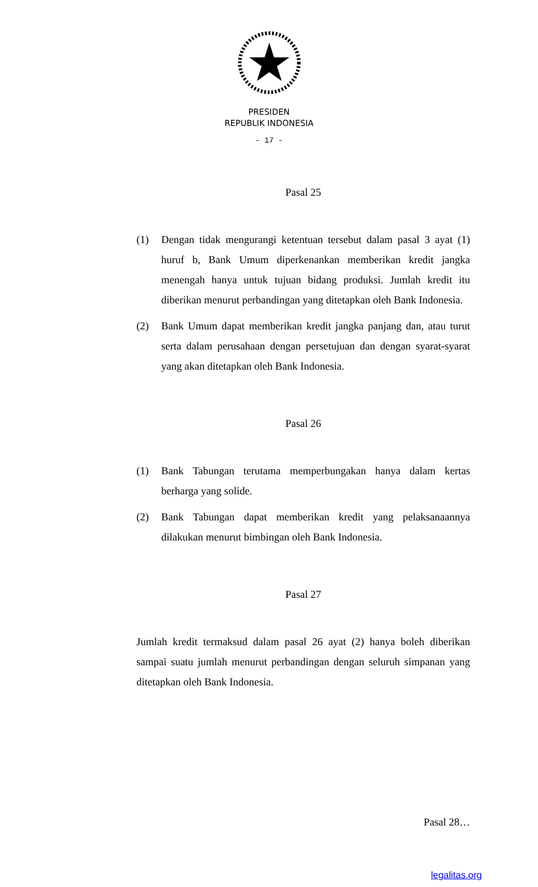PRESIDEN
REPUBLIK INDONESIA
- 17 -
Pasal 25
(1) Dengan tidak mengurangi ketentuan tersebut dalam pasal 3 ayat (1) huruf b, Bank Umum diperkenankan memberikan kredit jangka menengah hanya untuk tujuan bidang produksi. Jumlah kredit itu diberikan menurut perbandingan yang ditetapkan oleh Bank Indonesia.
(2) Bank Umum dapat memberikan kredit jangka panjang dan, atau turut serta dalam perusahaan dengan persetujuan dan dengan syarat-syarat yang akan ditetapkan oleh Bank Indonesia.
Pasal 26
(1) Bank Tabungan terutama memperbungakan hanya dalam kertas berharga yang solide.
(2) Bank Tabungan dapat memberikan kredit yang pelaksanaannya dilakukan menurut bimbingan oleh Bank Indonesia.
Pasal 27
Jumlah kredit termaksud dalam pasal 26 ayat (2) hanya boleh diberikan sampai suatu jumlah menurut perbandingan dengan seluruh simpanan yang ditetapkan oleh Bank Indonesia.
Pasal 28…
legalitas.org